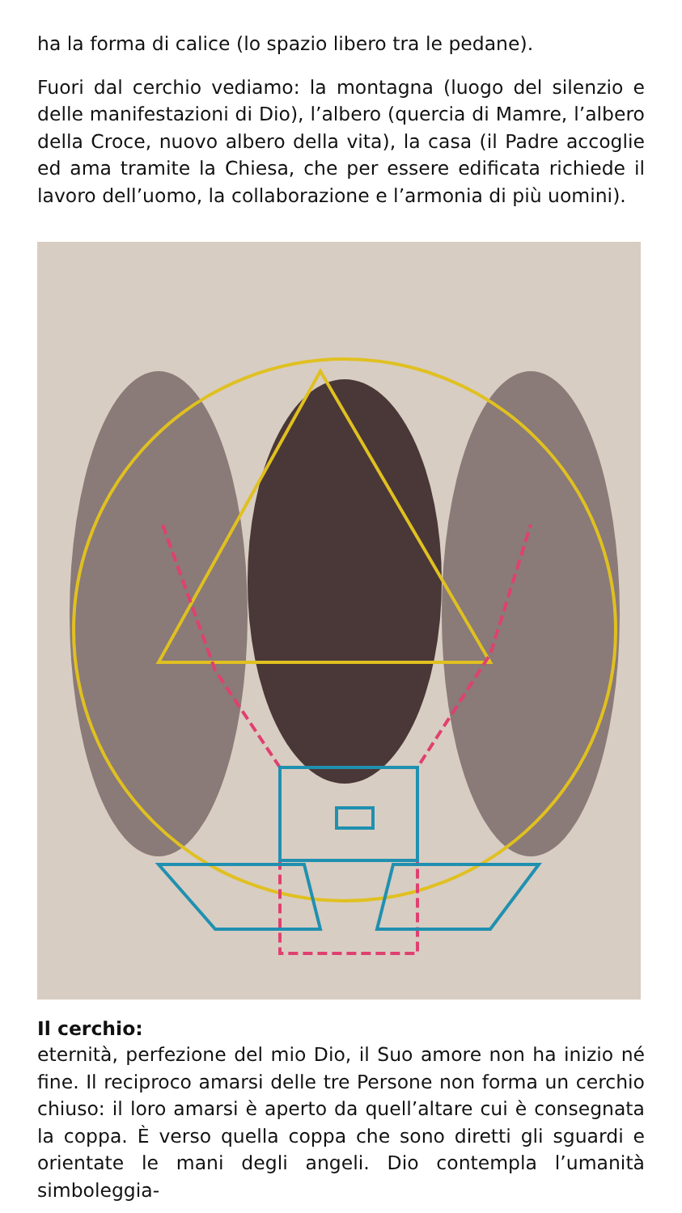ha la forma di calice (lo spazio libero tra le pedane).
Fuori dal cerchio vediamo: la montagna (luogo del silenzio e delle manifestazioni di Dio), l’albero (quercia di Mamre, l’albero della Croce, nuovo albero della vita), la casa (il Padre accoglie ed ama tramite la Chiesa, che per essere edificata richiede il lavoro dell’uomo, la collaborazione e l’armonia di più uomini).
Il cerchio:
eternità, perfezione del mio Dio, il Suo amore non ha inizio né fine. Il reciproco amarsi delle tre Persone non forma un cerchio chiuso: il loro amarsi è aperto da quell’altare cui è consegnata la coppa. È verso quella coppa che sono diretti gli sguardi e orientate le mani degli angeli. Dio contempla l’umanità simboleggia-